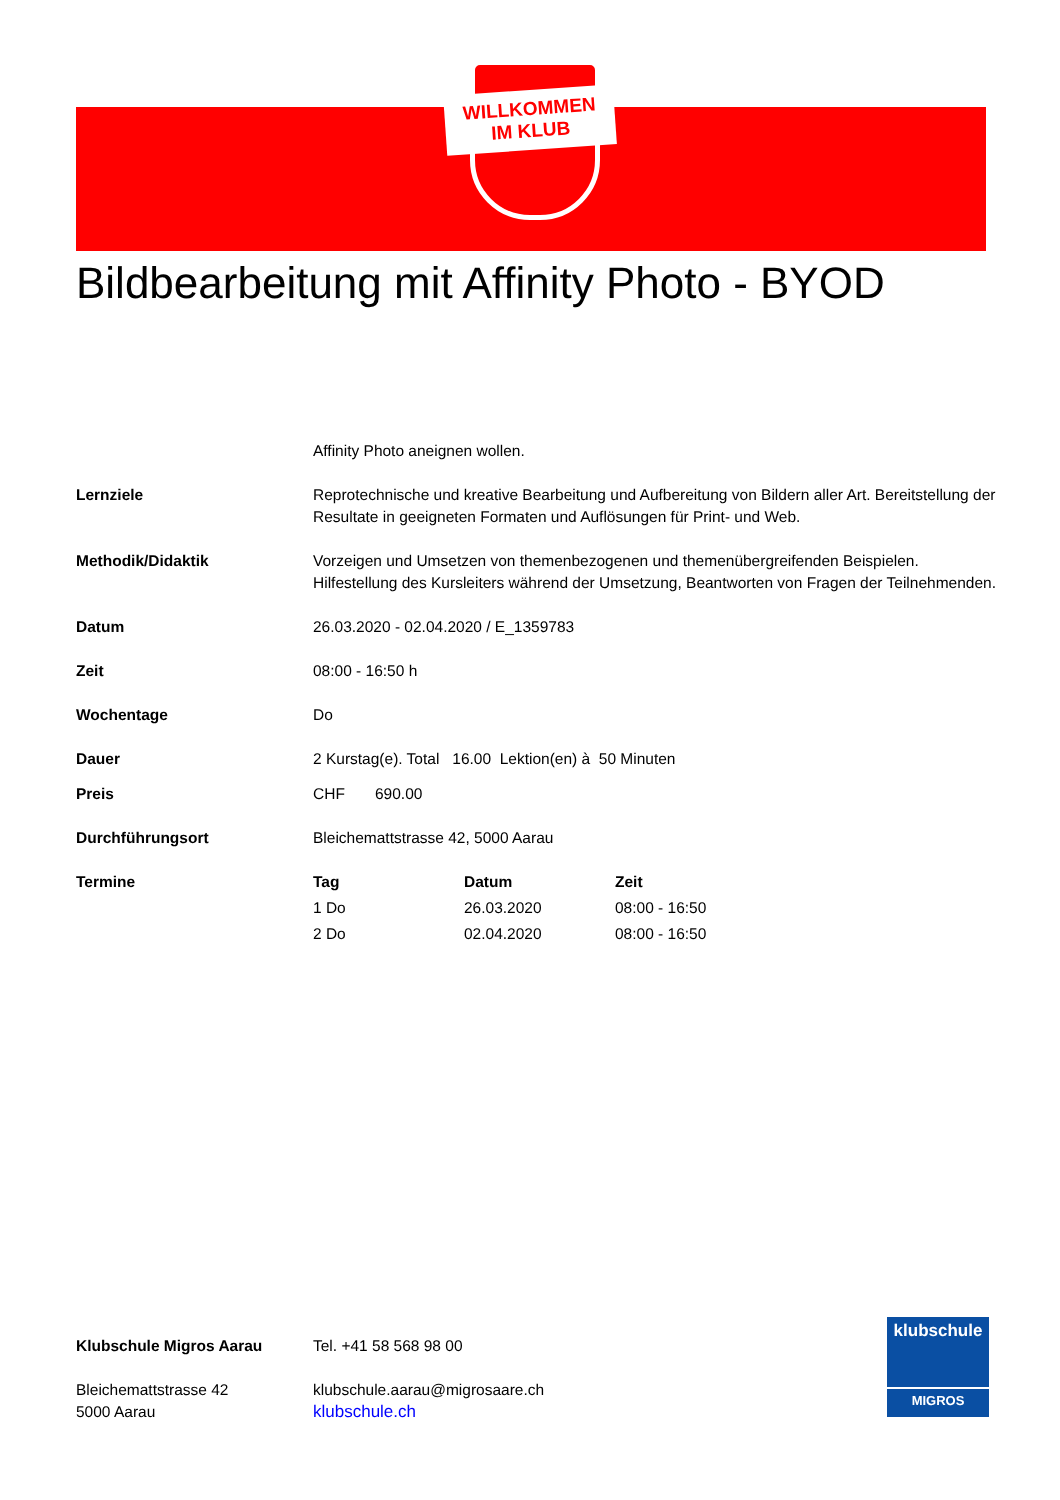WILLKOMMEN
IM KLUB
Bildbearbeitung mit Affinity Photo - BYOD
Affinity Photo aneignen wollen.
Lernziele Reprotechnische und kreative Bearbeitung und Aufbereitung von Bildern aller Art. Bereitstellung der Resultate in geeigneten Formaten und Auflösungen für Print- und Web.
Methodik/Didaktik Vorzeigen und Umsetzen von themenbezogenen und themenübergreifenden Beispielen. Hilfestellung des Kursleiters während der Umsetzung, Beantworten von Fragen der Teilnehmenden.
Datum 26.03.2020 - 02.04.2020 / E_1359783
Zeit 08:00 - 16:50 h
Wochentage Do
Dauer 2 Kurstag(e). Total 16.00 Lektion(en) à 50 Minuten
Preis CHF 690.00
Durchführungsort Bleichemattstrasse 42, 5000 Aarau
Termine
| Tag | Datum | Zeit |
| --- | --- | --- |
| 1 Do | 26.03.2020 | 08:00 - 16:50 |
| 2 Do | 02.04.2020 | 08:00 - 16:50 |
Klubschule Migros Aarau
Bleichemattstrasse 42
5000 Aarau
Tel. +41 58 568 98 00
klubschule.aarau@migrosaare.ch
klubschule.ch
klubschule
MIGROS